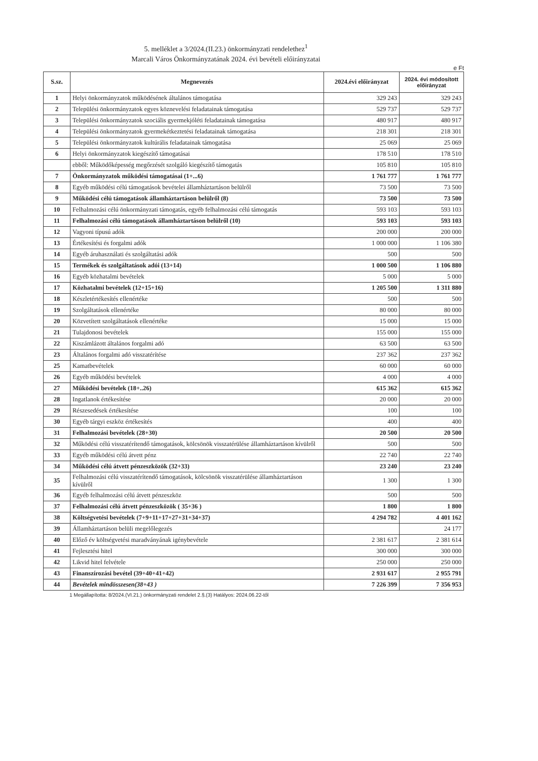5. melléklet a 3/2024.(II.23.) önkormányzati rendelethez<sup>1</sup>
Marcali Város Önkormányzatának 2024. évi bevételi előirányzatai
e Ft
| S.sz. | Megnevezés | 2024.évi előirányzat | 2024. évi módosított előirányzat |
| --- | --- | --- | --- |
| 1 | Helyi önkormányzatok működésének általános támogatása | 329 243 | 329 243 |
| 2 | Települési önkormányzatok egyes köznevelési feladatainak támogatása | 529 737 | 529 737 |
| 3 | Települési önkormányzatok szociális gyermekjóléti feladatainak támogatása | 480 917 | 480 917 |
| 4 | Települési önkormányzatok gyermekétkeztetési feladatainak támogatása | 218 301 | 218 301 |
| 5 | Települési önkormányzatok kultúrális feladatainak támogatása | 25 069 | 25 069 |
| 6 | Helyi önkormányzatok kiegészítő támogatásai | 178 510 | 178 510 |
| | ebből: Működőképesség megőrzését szolgáló kiegészítő támogatás | 105 810 | 105 810 |
| 7 | Önkormányzatok működési támogatásai (1+...6) | 1 761 777 | 1 761 777 |
| 8 | Egyéb működési célú támogatások bevételei államháztartáson belülről | 73 500 | 73 500 |
| 9 | Működési célú támogatások államháztartáson belülről (8) | 73 500 | 73 500 |
| 10 | Felhalmozási célú önkormányzati támogatás, egyéb felhalmozási célú támogatás | 593 103 | 593 103 |
| 11 | Felhalmozási célú támogatások államháztartáson belülről (10) | 593 103 | 593 103 |
| 12 | Vagyoni típusú adók | 200 000 | 200 000 |
| 13 | Értékesítési és forgalmi adók | 1 000 000 | 1 106 380 |
| 14 | Egyéb áruhasználati és szolgáltatási adók | 500 | 500 |
| 15 | Termékek és szolgáltatások adói (13+14) | 1 000 500 | 1 106 880 |
| 16 | Egyéb közhatalmi bevételek | 5 000 | 5 000 |
| 17 | Közhatalmi bevételek (12+15+16) | 1 205 500 | 1 311 880 |
| 18 | Készletértékesítés ellenértéke | 500 | 500 |
| 19 | Szolgáltatások ellenértéke | 80 000 | 80 000 |
| 20 | Közvetített szolgáltatások ellenértéke | 15 000 | 15 000 |
| 21 | Tulajdonosi bevételek | 155 000 | 155 000 |
| 22 | Kiszámlázott általános forgalmi adó | 63 500 | 63 500 |
| 23 | Általános forgalmi adó visszatérítése | 237 362 | 237 362 |
| 25 | Kamatbevételek | 60 000 | 60 000 |
| 26 | Egyéb működési bevételek | 4 000 | 4 000 |
| 27 | Működési bevételek (18+..26) | 615 362 | 615 362 |
| 28 | Ingatlanok értékesítése | 20 000 | 20 000 |
| 29 | Részesedések értékesítése | 100 | 100 |
| 30 | Egyéb tárgyi eszköz értékesítés | 400 | 400 |
| 31 | Felhalmozási bevételek (28+30) | 20 500 | 20 500 |
| 32 | Működési célú visszatérítendő támogatások, kölcsönök visszatérülése államháztartáson kívülről | 500 | 500 |
| 33 | Egyéb működési célú átvett pénz | 22 740 | 22 740 |
| 34 | Működési célú átvett pénzeszközök (32+33) | 23 240 | 23 240 |
| 35 | Felhalmozási célú visszatérítendő támogatások, kölcsönök visszatérülése államháztartáson kívülről | 1 300 | 1 300 |
| 36 | Egyéb felhalmozási célú átvett pénzeszköz | 500 | 500 |
| 37 | Felhalmozási célú átvett pénzeszközök ( 35+36 ) | 1 800 | 1 800 |
| 38 | Költségvetési bevételek (7+9+11+17+27+31+34+37) | 4 294 782 | 4 401 162 |
| 39 | Államháztartáson belüli megelőlegezés | | 24 177 |
| 40 | Előző év költségvetési maradványának igénybevétele | 2 381 617 | 2 381 614 |
| 41 | Fejlesztési hitel | 300 000 | 300 000 |
| 42 | Likvid hitel felvétele | 250 000 | 250 000 |
| 43 | Finanszírozási bevétel (39+40+41+42) | 2 931 617 | 2 955 791 |
| 44 | Bevételek mindösszesen(38+43 ) | 7 226 399 | 7 356 953 |
1 Megállapította: 8/2024.(VI.21.) önkormányzati rendelet 2.§.(3) Hatályos: 2024.06.22-től